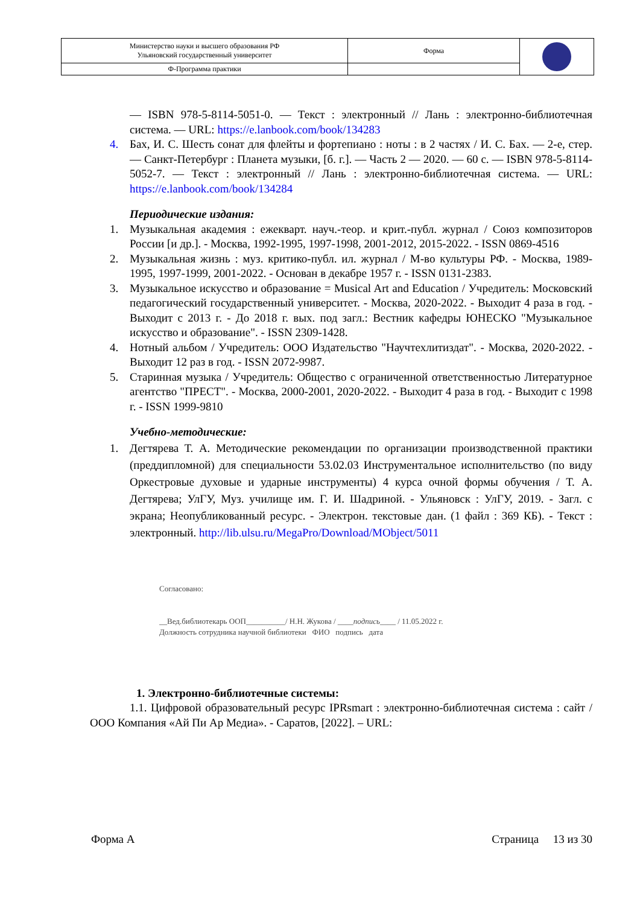| Министерство науки и высшего образования РФ Ульяновский государственный университет | Форма | |
| Ф-Программа практики | | |
— ISBN 978-5-8114-5051-0. — Текст : электронный // Лань : электронно-библиотечная система. — URL: https://e.lanbook.com/book/134283
4. Бах, И. С. Шесть сонат для флейты и фортепиано : ноты : в 2 частях / И. С. Бах. — 2-е, стер. — Санкт-Петербург : Планета музыки, [б. г.]. — Часть 2 — 2020. — 60 с. — ISBN 978-5-8114-5052-7. — Текст : электронный // Лань : электронно-библиотечная система. — URL: https://e.lanbook.com/book/134284
Периодические издания:
1. Музыкальная академия : ежекварт. науч.-теор. и крит.-публ. журнал / Союз композиторов России [и др.]. - Москва, 1992-1995, 1997-1998, 2001-2012, 2015-2022. - ISSN 0869-4516
2. Музыкальная жизнь : муз. критико-публ. ил. журнал / М-во культуры РФ. - Москва, 1989-1995, 1997-1999, 2001-2022. - Основан в декабре 1957 г. - ISSN 0131-2383.
3. Музыкальное искусство и образование = Musical Art and Education / Учредитель: Московский педагогический государственный университет. - Москва, 2020-2022. - Выходит 4 раза в год. - Выходит с 2013 г. - До 2018 г. вых. под загл.: Вестник кафедры ЮНЕСКО "Музыкальное искусство и образование". - ISSN 2309-1428.
4. Нотный альбом / Учредитель: ООО Издательство "Научтехлитиздат". - Москва, 2020-2022. - Выходит 12 раз в год. - ISSN 2072-9987.
5. Старинная музыка / Учредитель: Общество с ограниченной ответственностью Литературное агентство "ПРЕСТ". - Москва, 2000-2001, 2020-2022. - Выходит 4 раза в год. - Выходит с 1998 г. - ISSN 1999-9810
Учебно-методические:
1. Дегтярева Т. А. Методические рекомендации по организации производственной практики (преддипломной) для специальности 53.02.03 Инструментальное исполнительство (по виду Оркестровые духовые и ударные инструменты) 4 курса очной формы обучения / Т. А. Дегтярева; УлГУ, Муз. училище им. Г. И. Шадриной. - Ульяновск : УлГУ, 2019. - Загл. с экрана; Неопубликованный ресурс. - Электрон. текстовые дан. (1 файл : 369 КБ). - Текст : электронный. http://lib.ulsu.ru/MegaPro/Download/MObject/5011
Согласовано:
__Вед.библиотекарь ООП__________/ Н.Н. Жукова / ____подпись____ / 11.05.2022 г.
Должность сотрудника научной библиотеки ФИО подпись дата
1. Электронно-библиотечные системы:
1.1. Цифровой образовательный ресурс IPRsmart : электронно-библиотечная система : сайт / ООО Компания «Ай Пи Ар Медиа». - Саратов, [2022]. – URL:
Форма А Страница 13 из 30